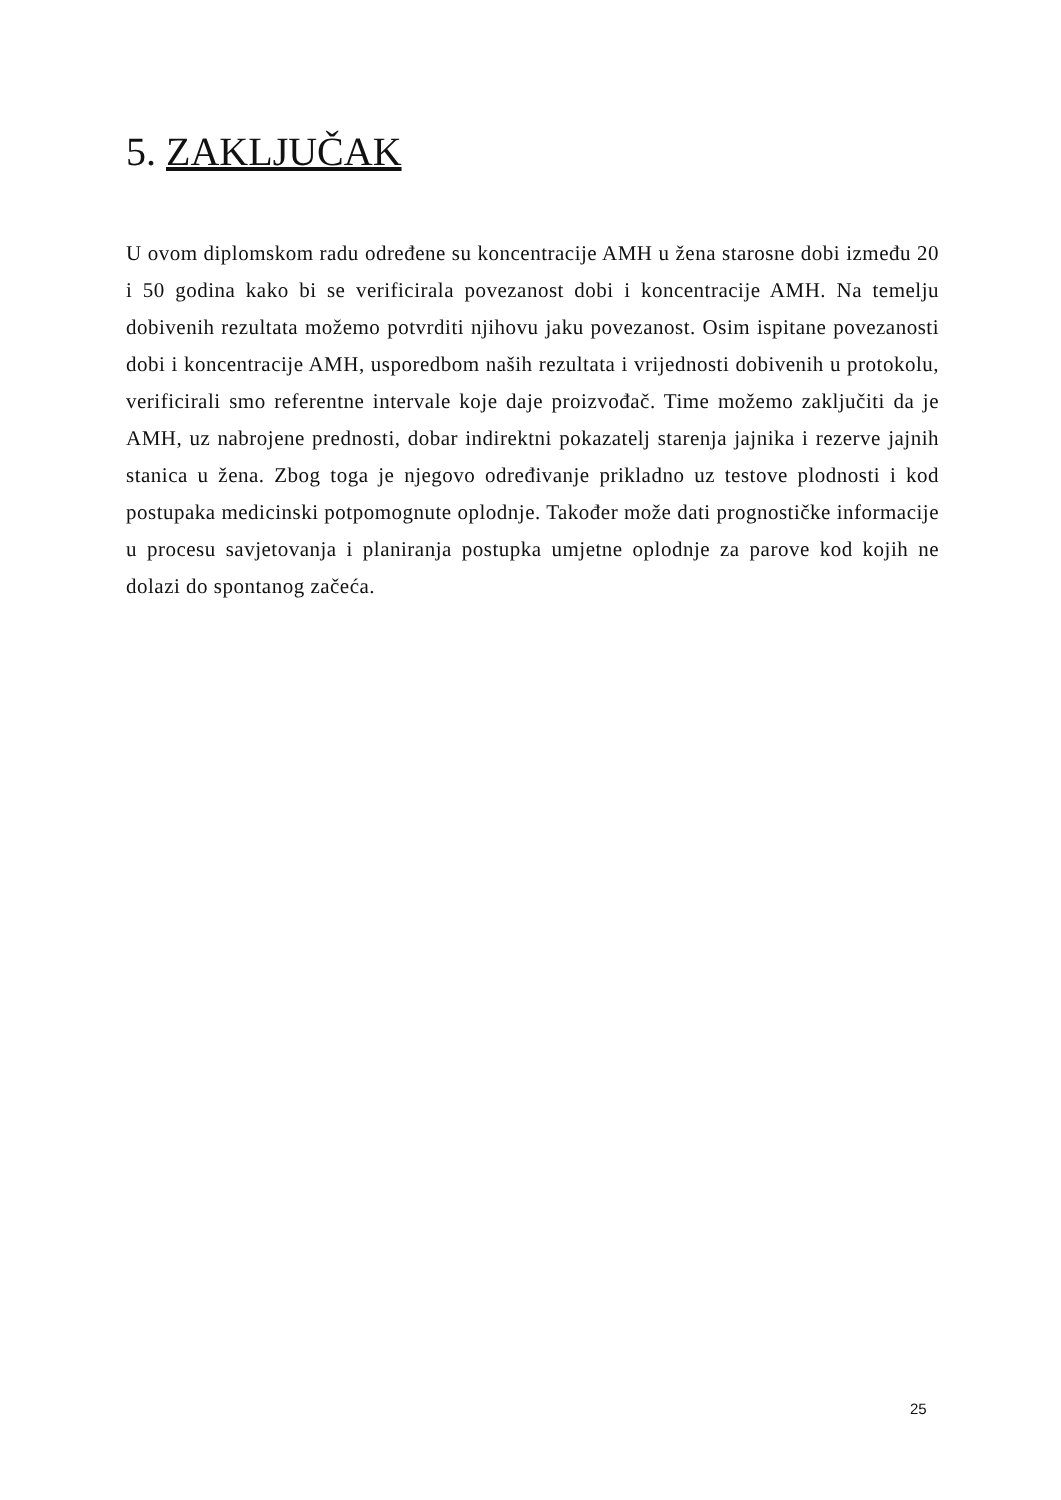5. ZAKLJUČAK
U ovom diplomskom radu određene su koncentracije AMH u žena starosne dobi između 20 i 50 godina kako bi se verificirala povezanost dobi i koncentracije AMH. Na temelju dobivenih rezultata možemo potvrditi njihovu jaku povezanost. Osim ispitane povezanosti dobi i koncentracije AMH, usporedbom naših rezultata i vrijednosti dobivenih u protokolu, verificirali smo referentne intervale koje daje proizvođač. Time možemo zaključiti da je AMH, uz nabrojene prednosti, dobar indirektni pokazatelj starenja jajnika i rezerve jajnih stanica u žena. Zbog toga je njegovo određivanje prikladno uz testove plodnosti i kod postupaka medicinski potpomognute oplodnje. Također može dati prognostičke informacije u procesu savjetovanja i planiranja postupka umjetne oplodnje za parove kod kojih ne dolazi do spontanog začeća.
25